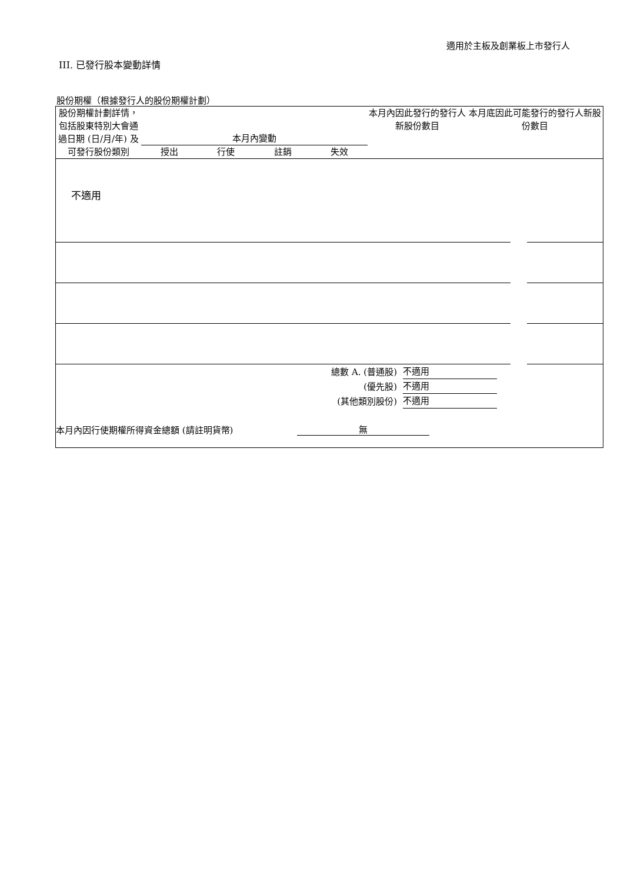適用於主板及創業板上市發行人
III. 已發行股本變動詳情
股份期權（根據發行人的股份期權計劃）
| 股份期權計劃詳情，包括股東特別大會通過日期 (日/月/年) 及可發行股份類別 | 本月內變動 / 授出 / 行使 / 註銷 / 失效 / | 本月內因此發行的發行人新股份數目 | 本月底因此可能發行的發行人新股份數目 |
不適用
| 總數 A. (普通股) | 不適用 | |
| (優先股) | 不適用 | |
| (其他類別股份) | 不適用 | |
| 本月內因行使期權所得資金總額 (請註明貨幣) | 無 | |